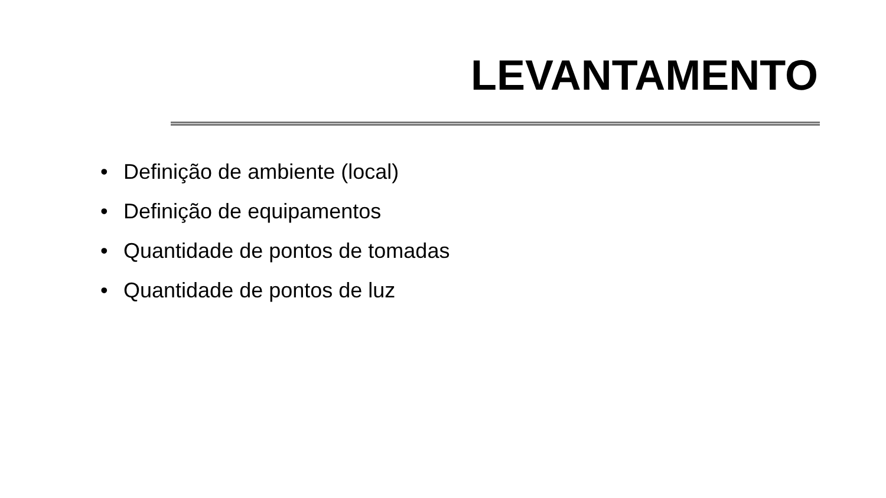LEVANTAMENTO
• Definição de ambiente (local)
• Definição de equipamentos
• Quantidade de pontos de tomadas
• Quantidade de pontos de luz